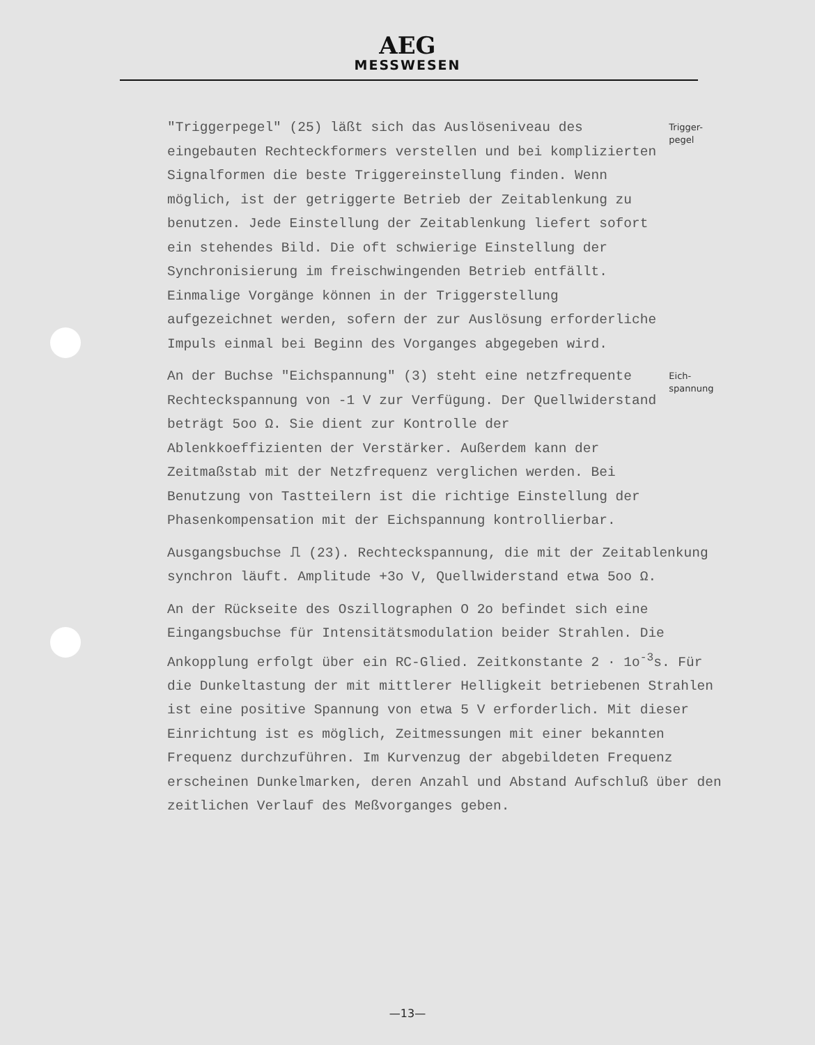AEG
MESSWESEN
"Triggerpegel" (25) läßt sich das Auslöseniveau des eingebauten Rechteckformers verstellen und bei komplizierten Signalformen die beste Triggereinstellung finden. Wenn möglich, ist der getriggerte Betrieb der Zeitablenkung zu benutzen. Jede Einstellung der Zeitablenkung liefert sofort ein stehendes Bild. Die oft schwierige Einstellung der Synchronisierung im freischwingenden Betrieb entfällt. Einmalige Vorgänge können in der Triggerstellung aufgezeichnet werden, sofern der zur Auslösung erforderliche Impuls einmal bei Beginn des Vorganges abgegeben wird.
Trigger-
pegel
An der Buchse "Eichspannung" (3) steht eine netzfrequente Rechteckspannung von -1 V zur Verfügung. Der Quellwiderstand beträgt 5oo Ω. Sie dient zur Kontrolle der Ablenkkoeffizienten der Verstärker. Außerdem kann der Zeitmaßstab mit der Netzfrequenz verglichen werden. Bei Benutzung von Tastteilern ist die richtige Einstellung der Phasenkompensation mit der Eichspannung kontrollierbar.
Eich-
spannung
Ausgangsbuchse ⎍ (23). Rechteckspannung, die mit der Zeitablenkung synchron läuft. Amplitude +3o V, Quellwiderstand etwa 5oo Ω.
An der Rückseite des Oszillographen O 2o befindet sich eine Eingangsbuchse für Intensitätsmodulation beider Strahlen. Die Ankopplung erfolgt über ein RC-Glied. Zeitkonstante 2 · 1o<sup>-3</sup>s. Für die Dunkeltastung der mit mittlerer Helligkeit betriebenen Strahlen ist eine positive Spannung von etwa 5 V erforderlich. Mit dieser Einrichtung ist es möglich, Zeitmessungen mit einer bekannten Frequenz durchzuführen. Im Kurvenzug der abgebildeten Frequenz erscheinen Dunkelmarken, deren Anzahl und Abstand Aufschluß über den zeitlichen Verlauf des Meßvorganges geben.
—13—